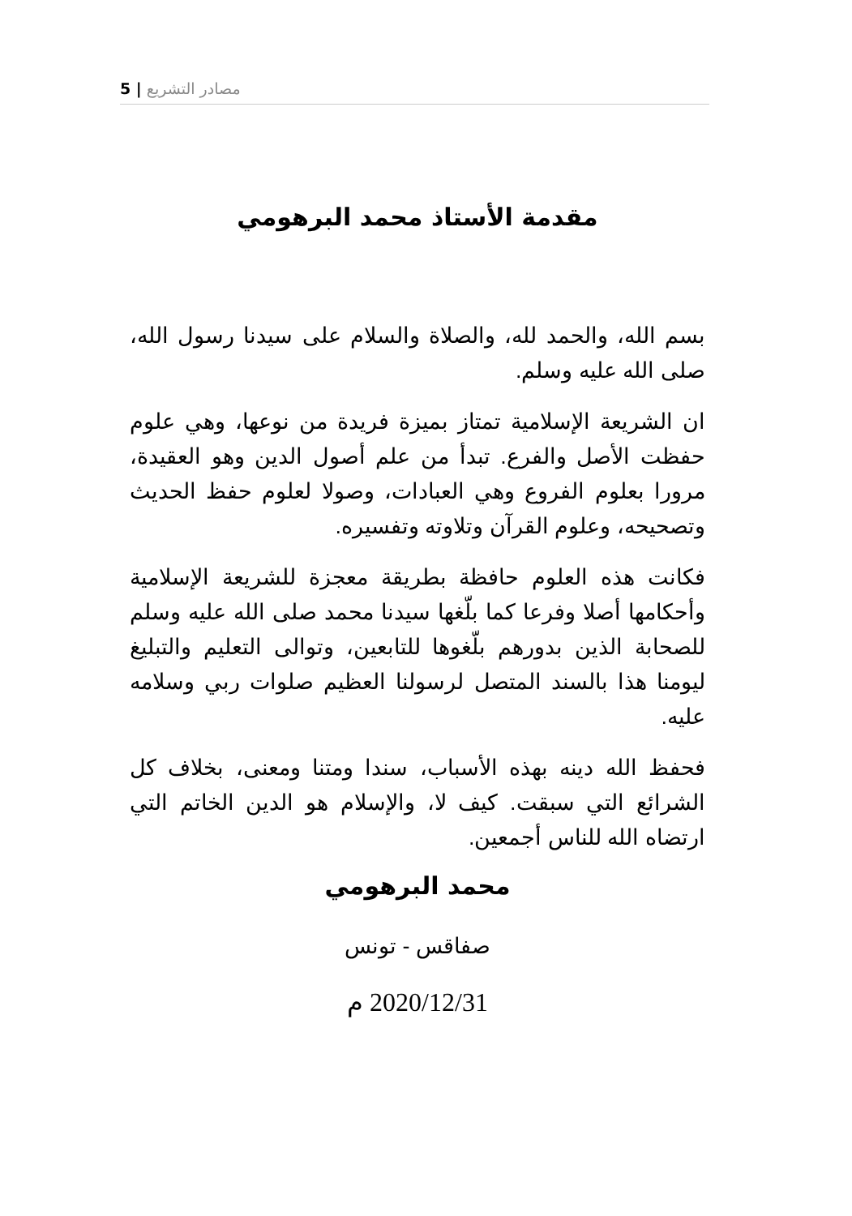5 | مصادر التشريع
مقدمة الأستاذ محمد البرهومي
بسم الله، والحمد لله، والصلاة والسلام على سيدنا رسول الله، صلى الله عليه وسلم.
ان الشريعة الإسلامية تمتاز بميزة فريدة من نوعها، وهي علوم حفظت الأصل والفرع. تبدأ من علم أصول الدين وهو العقيدة، مرورا بعلوم الفروع وهي العبادات، وصولا لعلوم حفظ الحديث وتصحيحه، وعلوم القرآن وتلاوته وتفسيره.
فكانت هذه العلوم حافظة بطريقة معجزة للشريعة الإسلامية وأحكامها أصلا وفرعا كما بلّغها سيدنا محمد صلى الله عليه وسلم للصحابة الذين بدورهم بلّغوها للتابعين، وتوالى التعليم والتبليغ ليومنا هذا بالسند المتصل لرسولنا العظيم صلوات ربي وسلامه عليه.
فحفظ الله دينه بهذه الأسباب، سندا ومتنا ومعنى، بخلاف كل الشرائع التي سبقت. كيف لا، والإسلام هو الدين الخاتم التي ارتضاه الله للناس أجمعين.
محمد البرهومي
صفاقس - تونس
2020/12/31 م